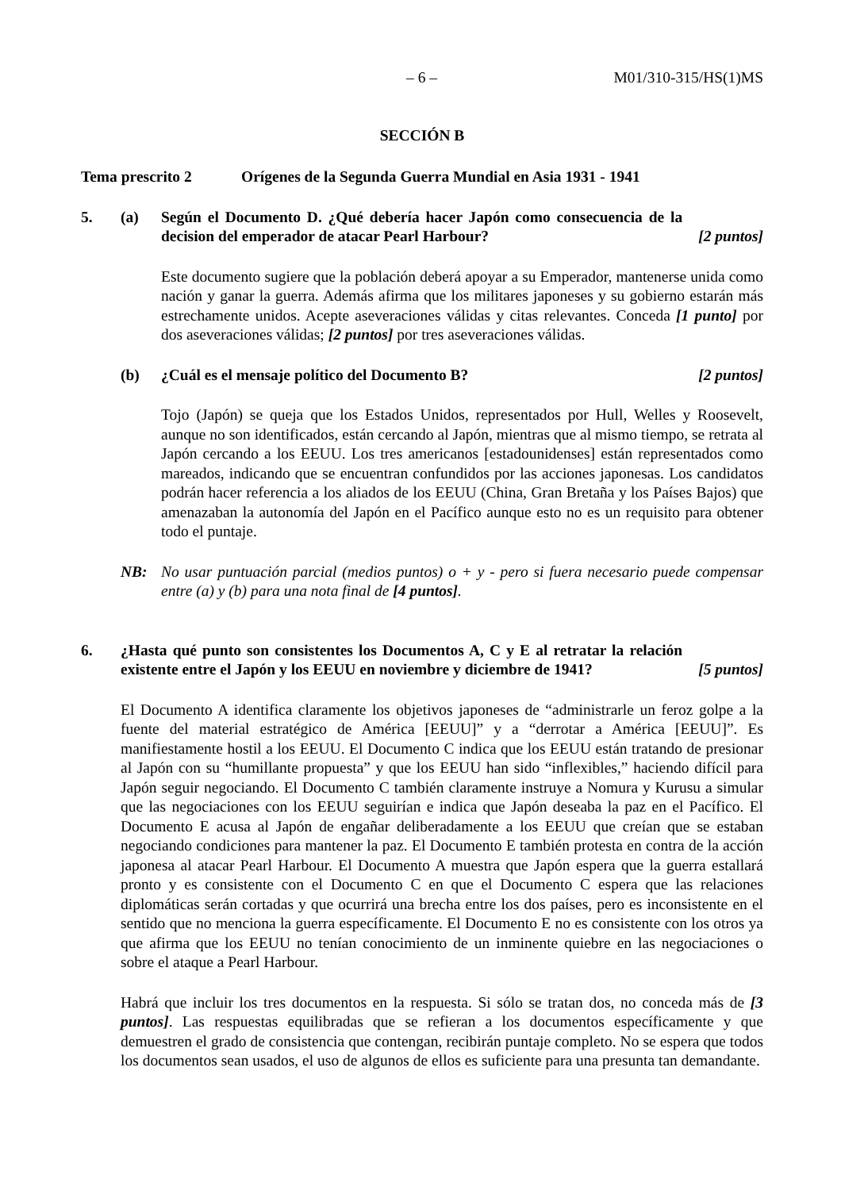– 6 – M01/310-315/HS(1)MS
SECCIÓN B
Tema prescrito 2 Orígenes de la Segunda Guerra Mundial en Asia 1931 - 1941
5. (a) Según el Documento D. ¿Qué debería hacer Japón como consecuencia de la decision del emperador de atacar Pearl Harbour? [2 puntos]
Este documento sugiere que la población deberá apoyar a su Emperador, mantenerse unida como nación y ganar la guerra. Además afirma que los militares japoneses y su gobierno estarán más estrechamente unidos. Acepte aseveraciones válidas y citas relevantes. Conceda [1 punto] por dos aseveraciones válidas; [2 puntos] por tres aseveraciones válidas.
(b) ¿Cuál es el mensaje político del Documento B? [2 puntos]
Tojo (Japón) se queja que los Estados Unidos, representados por Hull, Welles y Roosevelt, aunque no son identificados, están cercando al Japón, mientras que al mismo tiempo, se retrata al Japón cercando a los EEUU. Los tres americanos [estadounidenses] están representados como mareados, indicando que se encuentran confundidos por las acciones japonesas. Los candidatos podrán hacer referencia a los aliados de los EEUU (China, Gran Bretaña y los Países Bajos) que amenazaban la autonomía del Japón en el Pacífico aunque esto no es un requisito para obtener todo el puntaje.
NB: No usar puntuación parcial (medios puntos) o + y - pero si fuera necesario puede compensar entre (a) y (b) para una nota final de [4 puntos].
6. ¿Hasta qué punto son consistentes los Documentos A, C y E al retratar la relación existente entre el Japón y los EEUU en noviembre y diciembre de 1941? [5 puntos]
El Documento A identifica claramente los objetivos japoneses de “administrarle un feroz golpe a la fuente del material estratégico de América [EEUU]” y a “derrotar a América [EEUU]”. Es manifiestamente hostil a los EEUU. El Documento C indica que los EEUU están tratando de presionar al Japón con su “humillante propuesta” y que los EEUU han sido “inflexibles,” haciendo difícil para Japón seguir negociando. El Documento C también claramente instruye a Nomura y Kurusu a simular que las negociaciones con los EEUU seguirían e indica que Japón deseaba la paz en el Pacífico. El Documento E acusa al Japón de engañar deliberadamente a los EEUU que creían que se estaban negociando condiciones para mantener la paz. El Documento E también protesta en contra de la acción japonesa al atacar Pearl Harbour. El Documento A muestra que Japón espera que la guerra estallará pronto y es consistente con el Documento C en que el Documento C espera que las relaciones diplomáticas serán cortadas y que ocurrirá una brecha entre los dos países, pero es inconsistente en el sentido que no menciona la guerra específicamente. El Documento E no es consistente con los otros ya que afirma que los EEUU no tenían conocimiento de un inminente quiebre en las negociaciones o sobre el ataque a Pearl Harbour.
Habrá que incluir los tres documentos en la respuesta. Si sólo se tratan dos, no conceda más de [3 puntos]. Las respuestas equilibradas que se refieran a los documentos específicamente y que demuestren el grado de consistencia que contengan, recibirán puntaje completo. No se espera que todos los documentos sean usados, el uso de algunos de ellos es suficiente para una presunta tan demandante.